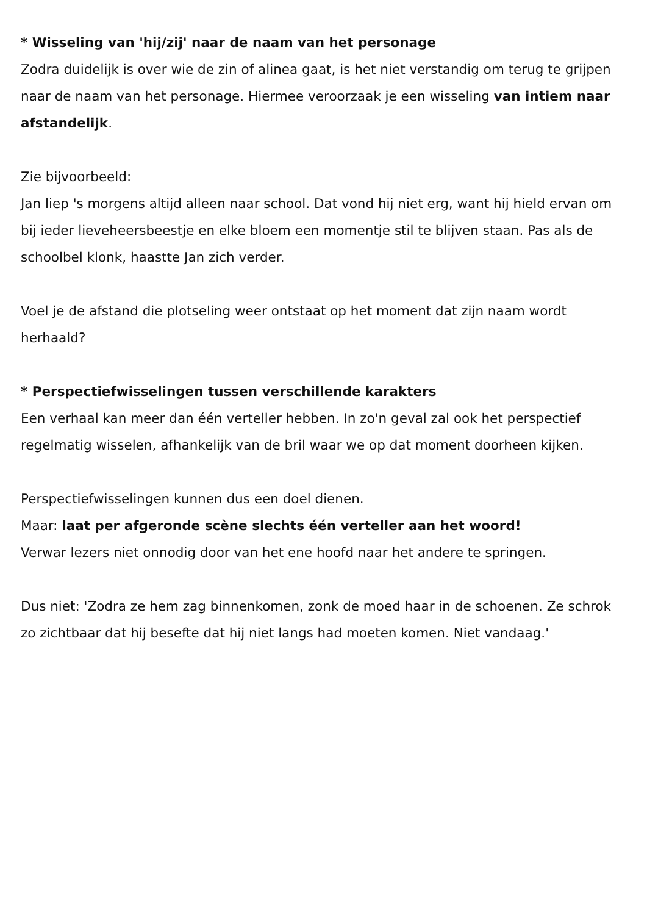* Wisseling van 'hij/zij' naar de naam van het personage
Zodra duidelijk is over wie de zin of alinea gaat, is het niet verstandig om terug te grijpen naar de naam van het personage. Hiermee veroorzaak je een wisseling van intiem naar afstandelijk.
Zie bijvoorbeeld:
Jan liep 's morgens altijd alleen naar school. Dat vond hij niet erg, want hij hield ervan om bij ieder lieveheersbeestje en elke bloem een momentje stil te blijven staan. Pas als de schoolbel klonk, haastte Jan zich verder.
Voel je de afstand die plotseling weer ontstaat op het moment dat zijn naam wordt herhaald?
* Perspectiefwisselingen tussen verschillende karakters
Een verhaal kan meer dan één verteller hebben. In zo'n geval zal ook het perspectief regelmatig wisselen, afhankelijk van de bril waar we op dat moment doorheen kijken.
Perspectiefwisselingen kunnen dus een doel dienen.
Maar: laat per afgeronde scène slechts één verteller aan het woord!
Verwar lezers niet onnodig door van het ene hoofd naar het andere te springen.
Dus niet: 'Zodra ze hem zag binnenkomen, zonk de moed haar in de schoenen. Ze schrok zo zichtbaar dat hij besefte dat hij niet langs had moeten komen. Niet vandaag.'